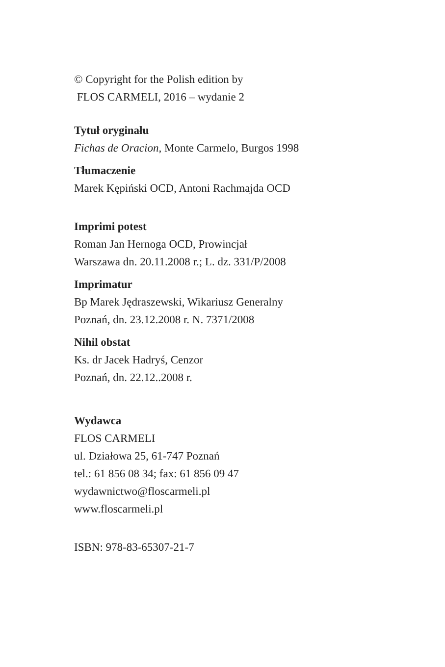© Copyright for the Polish edition by
FLOS CARMELI, 2016 – wydanie 2
Tytuł oryginału
Fichas de Oracion, Monte Carmelo, Burgos 1998
Tłumaczenie
Marek Kępiński OCD, Antoni Rachmajda OCD
Imprimi potest
Roman Jan Hernoga OCD, Prowincjał
Warszawa dn. 20.11.2008 r.; L. dz. 331/P/2008
Imprimatur
Bp Marek Jędraszewski, Wikariusz Generalny
Poznań, dn. 23.12.2008 r. N. 7371/2008
Nihil obstat
Ks. dr Jacek Hadryś, Cenzor
Poznań, dn. 22.12..2008 r.
Wydawca
FLOS CARMELI
ul. Działowa 25, 61-747 Poznań
tel.: 61 856 08 34; fax: 61 856 09 47
wydawnictwo@floscarmeli.pl
www.floscarmeli.pl
ISBN: 978-83-65307-21-7